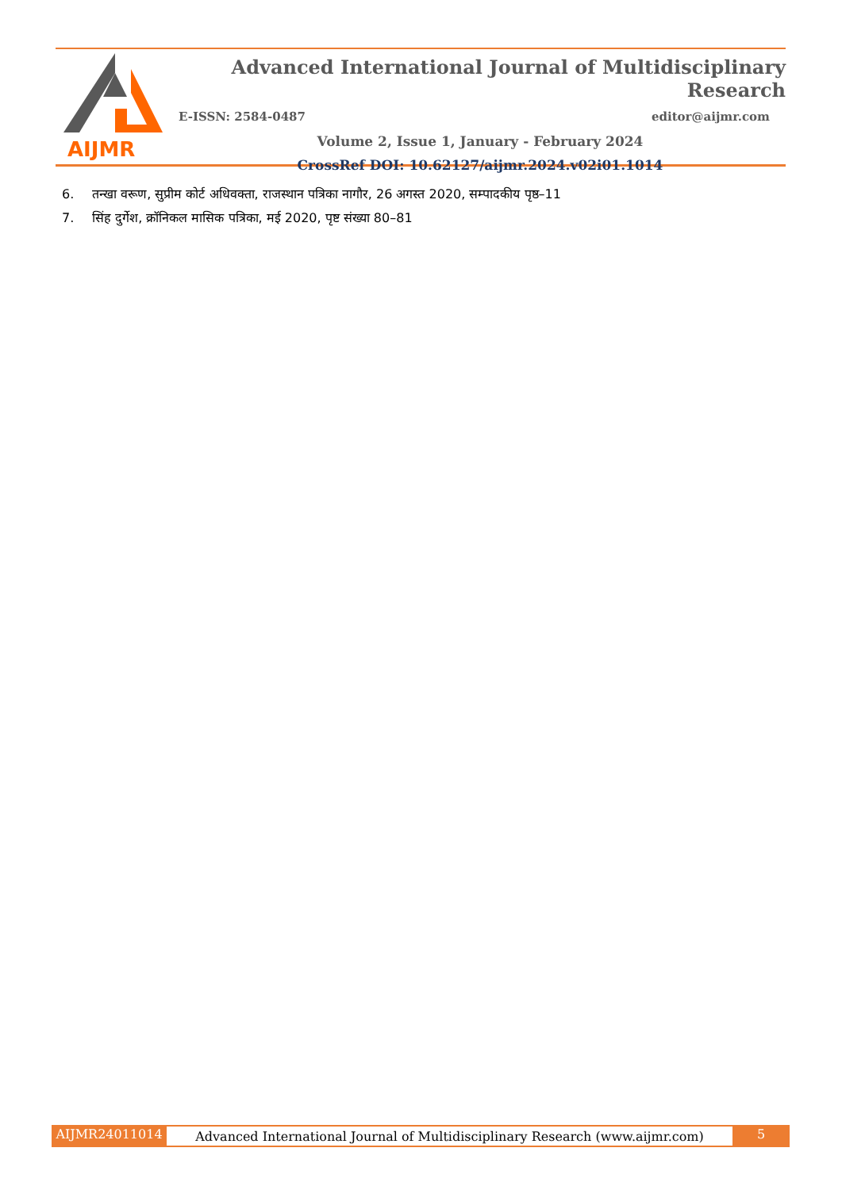AIJMR
Advanced International Journal of Multidisciplinary Research
E-ISSN: 2584-0487 editor@aijmr.com
Volume 2, Issue 1, January - February 2024
CrossRef DOI: 10.62127/aijmr.2024.v02i01.1014
6. तन्खा वरूण, सुप्रीम कोर्ट अधिवक्ता, राजस्थान पत्रिका नागौर, 26 अगस्त 2020, सम्पादकीय पृष्ठ–11
7. सिंह दुर्गेश, क्रॉनिकल मासिक पत्रिका, मई 2020, पृष्ट संख्या 80–81
AIJMR24011014
Advanced International Journal of Multidisciplinary Research (www.aijmr.com)
5